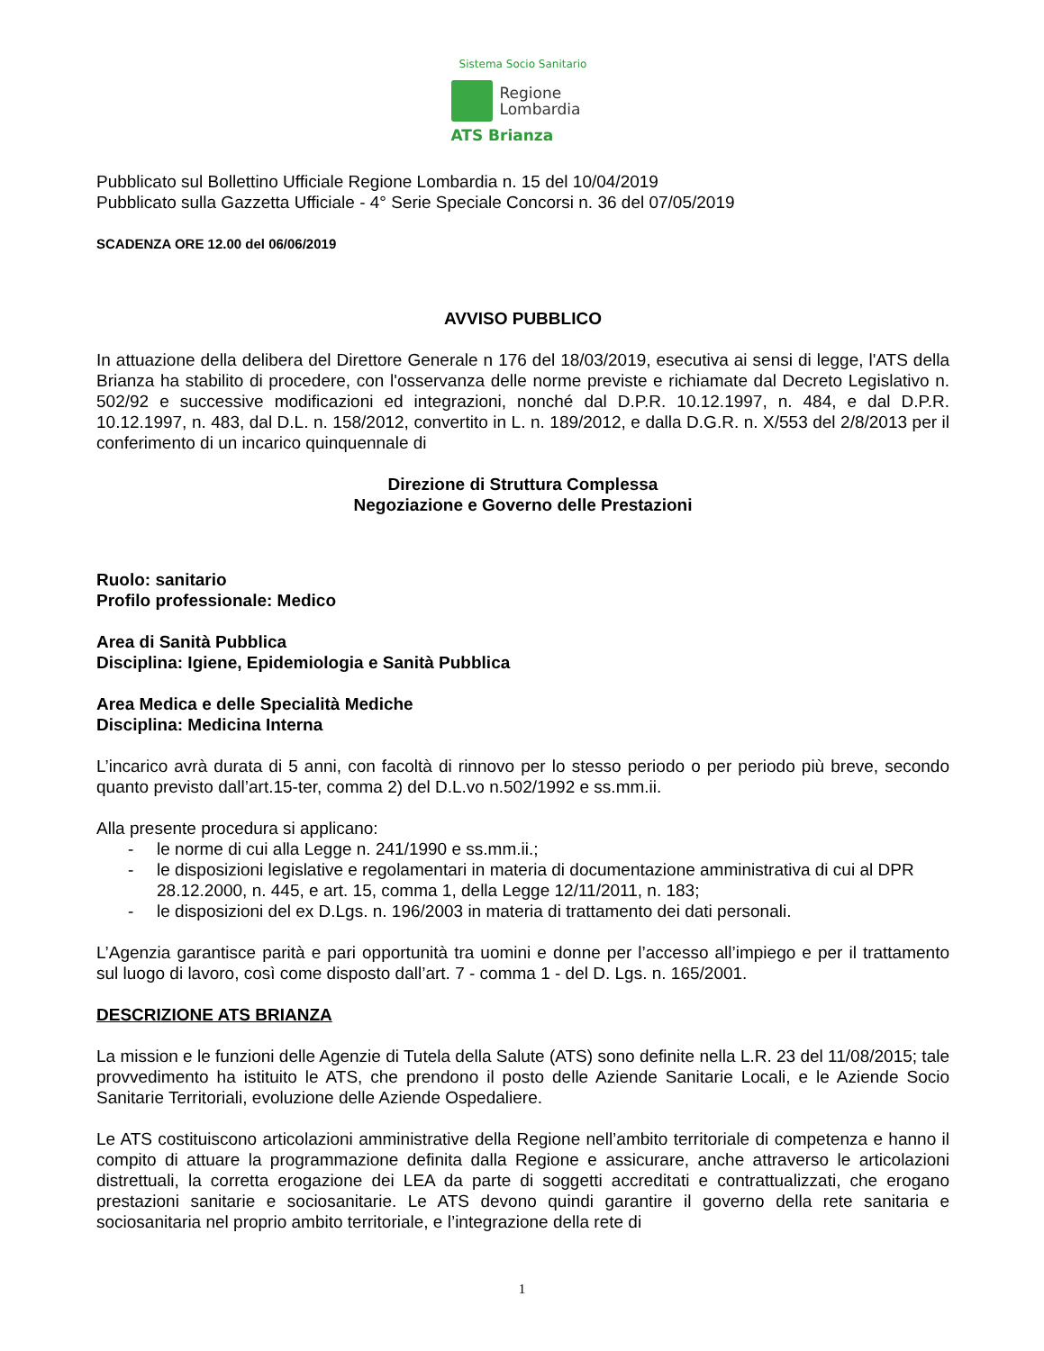Sistema Socio Sanitario
Regione
Lombardia
ATS Brianza
Pubblicato sul Bollettino Ufficiale Regione Lombardia n. 15 del 10/04/2019
Pubblicato sulla Gazzetta Ufficiale - 4° Serie Speciale Concorsi n. 36 del 07/05/2019
SCADENZA ORE 12.00 del 06/06/2019
AVVISO PUBBLICO
In attuazione della delibera del Direttore Generale n 176 del 18/03/2019, esecutiva ai sensi di legge, l'ATS della Brianza ha stabilito di procedere, con l'osservanza delle norme previste e richiamate dal Decreto Legislativo n. 502/92 e successive modificazioni ed integrazioni, nonché dal D.P.R. 10.12.1997, n. 484, e dal D.P.R. 10.12.1997, n. 483, dal D.L. n. 158/2012, convertito in L. n. 189/2012, e dalla D.G.R. n. X/553 del 2/8/2013 per il conferimento di un incarico quinquennale di
Direzione di Struttura Complessa
Negoziazione e Governo delle Prestazioni
Ruolo: sanitario
Profilo professionale: Medico
Area di Sanità Pubblica
Disciplina: Igiene, Epidemiologia e Sanità Pubblica
Area Medica e delle Specialità Mediche
Disciplina: Medicina Interna
L’incarico avrà durata di 5 anni, con facoltà di rinnovo per lo stesso periodo o per periodo più breve, secondo quanto previsto dall’art.15-ter, comma 2) del D.L.vo n.502/1992 e ss.mm.ii.
Alla presente procedura si applicano:
- le norme di cui alla Legge n. 241/1990 e ss.mm.ii.;
- le disposizioni legislative e regolamentari in materia di documentazione amministrativa di cui al DPR 28.12.2000, n. 445, e art. 15, comma 1, della Legge 12/11/2011, n. 183;
- le disposizioni del ex D.Lgs. n. 196/2003 in materia di trattamento dei dati personali.
L’Agenzia garantisce parità e pari opportunità tra uomini e donne per l’accesso all’impiego e per il trattamento sul luogo di lavoro, così come disposto dall’art. 7 - comma 1 - del D. Lgs. n. 165/2001.
DESCRIZIONE ATS BRIANZA
La mission e le funzioni delle Agenzie di Tutela della Salute (ATS) sono definite nella L.R. 23 del 11/08/2015; tale provvedimento ha istituito le ATS, che prendono il posto delle Aziende Sanitarie Locali, e le Aziende Socio Sanitarie Territoriali, evoluzione delle Aziende Ospedaliere.
Le ATS costituiscono articolazioni amministrative della Regione nell’ambito territoriale di competenza e hanno il compito di attuare la programmazione definita dalla Regione e assicurare, anche attraverso le articolazioni distrettuali, la corretta erogazione dei LEA da parte di soggetti accreditati e contrattualizzati, che erogano prestazioni sanitarie e sociosanitarie. Le ATS devono quindi garantire il governo della rete sanitaria e sociosanitaria nel proprio ambito territoriale, e l’integrazione della rete di
1